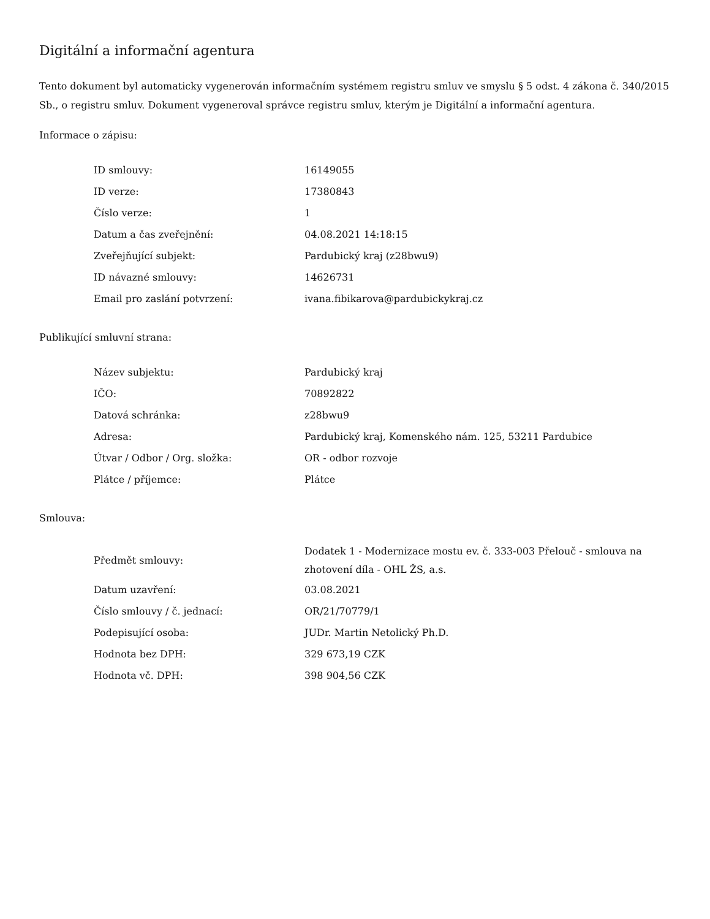Digitální a informační agentura
Tento dokument byl automaticky vygenerován informačním systémem registru smluv ve smyslu § 5 odst. 4 zákona č. 340/2015 Sb., o registru smluv. Dokument vygeneroval správce registru smluv, kterým je Digitální a informační agentura.
Informace o zápisu:
| ID smlouvy: | 16149055 |
| ID verze: | 17380843 |
| Číslo verze: | 1 |
| Datum a čas zveřejnění: | 04.08.2021 14:18:15 |
| Zveřejňující subjekt: | Pardubický kraj (z28bwu9) |
| ID návazné smlouvy: | 14626731 |
| Email pro zaslání potvrzení: | ivana.fibikarova@pardubickykraj.cz |
Publikující smluvní strana:
| Název subjektu: | Pardubický kraj |
| IČO: | 70892822 |
| Datová schránka: | z28bwu9 |
| Adresa: | Pardubický kraj, Komenského nám. 125, 53211 Pardubice |
| Útvar / Odbor / Org. složka: | OR - odbor rozvoje |
| Plátce / příjemce: | Plátce |
Smlouva:
| Předmět smlouvy: | Dodatek 1 - Modernizace mostu ev. č. 333-003 Přelouč - smlouva na zhotovení díla - OHL ŽS, a.s. |
| Datum uzavření: | 03.08.2021 |
| Číslo smlouvy / č. jednací: | OR/21/70779/1 |
| Podepisující osoba: | JUDr. Martin Netolický Ph.D. |
| Hodnota bez DPH: | 329 673,19 CZK |
| Hodnota vč. DPH: | 398 904,56 CZK |